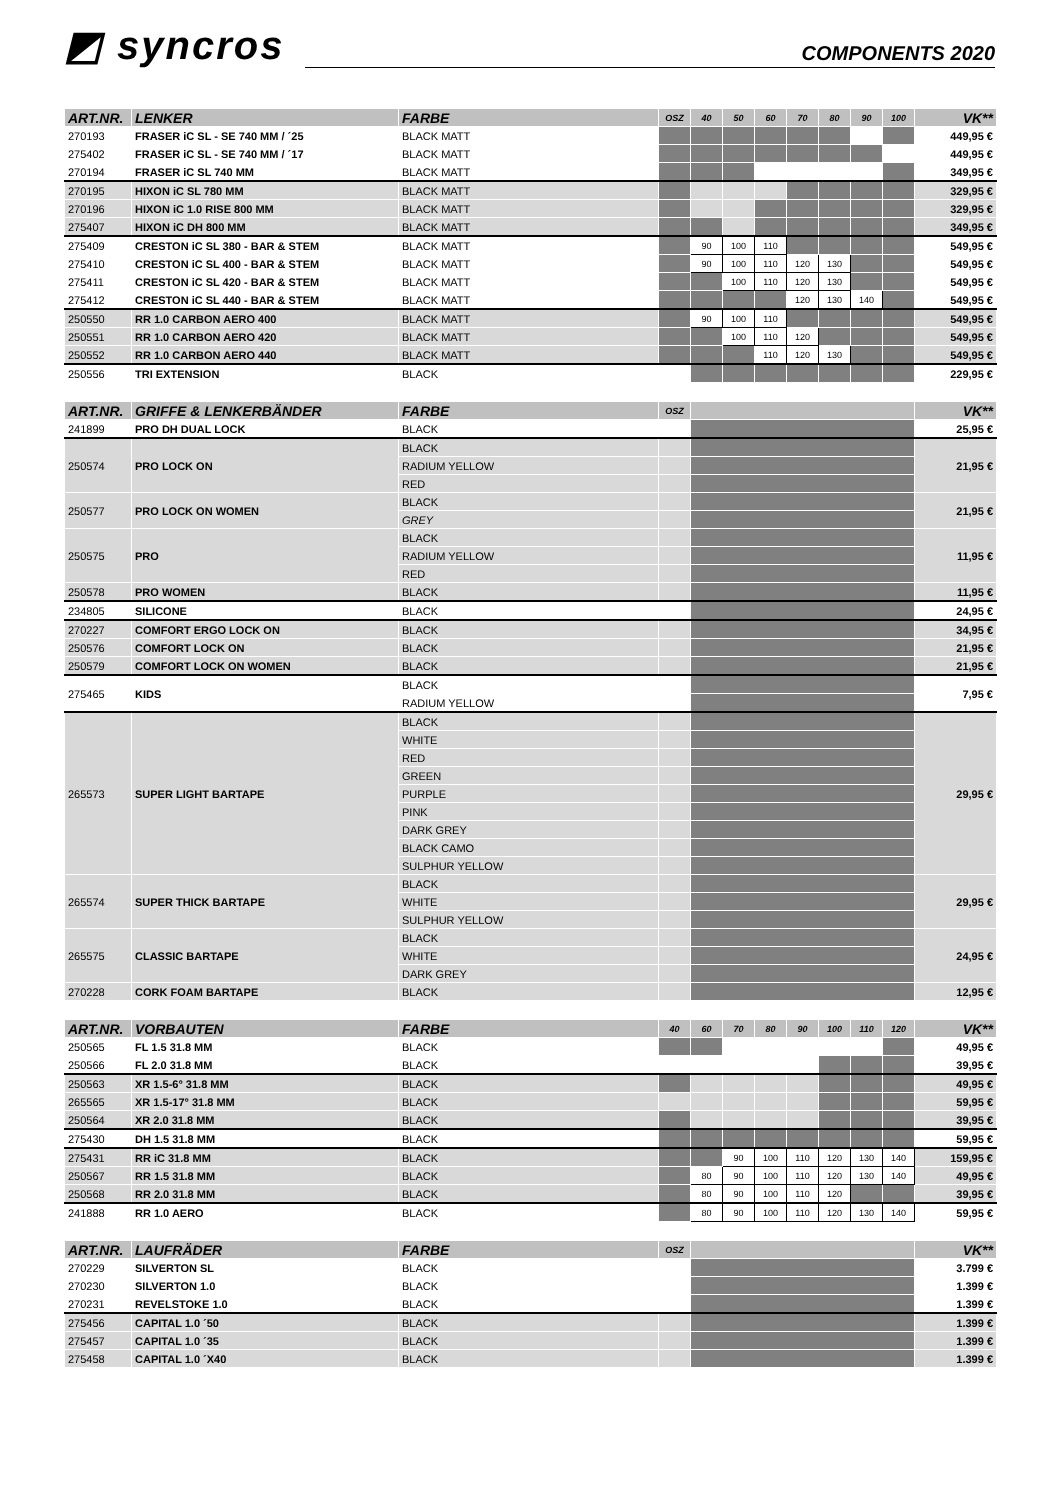◩ syncros
COMPONENTS 2020
| ART.NR. | LENKER | FARBE | OSZ | 40 | 50 | 60 | 70 | 80 | 90 | 100 | VK** |
| --- | --- | --- | --- | --- | --- | --- | --- | --- | --- | --- | --- |
| 270193 | FRASER iC SL - SE 740 MM / ´25 | BLACK MATT | | | | | | | | | 449,95 € |
| 275402 | FRASER iC SL - SE 740 MM / ´17 | BLACK MATT | | | | | | | | | 449,95 € |
| 270194 | FRASER iC SL 740 MM | BLACK MATT | | | | | | | | | 349,95 € |
| 270195 | HIXON iC SL 780 MM | BLACK MATT | | | | | | | | | 329,95 € |
| 270196 | HIXON iC 1.0 RISE 800 MM | BLACK MATT | | | | | | | | | 329,95 € |
| 275407 | HIXON iC DH 800 MM | BLACK MATT | | | | | | | | | 349,95 € |
| 275409 | CRESTON iC SL 380 - BAR & STEM | BLACK MATT | | 90 | 100 | 110 | | | | | 549,95 € |
| 275410 | CRESTON iC SL 400 - BAR & STEM | BLACK MATT | | 90 | 100 | 110 | 120 | 130 | | | 549,95 € |
| 275411 | CRESTON iC SL 420 - BAR & STEM | BLACK MATT | | | 100 | 110 | 120 | 130 | | | 549,95 € |
| 275412 | CRESTON iC SL 440 - BAR & STEM | BLACK MATT | | | | | 120 | 130 | 140 | | 549,95 € |
| 250550 | RR 1.0 CARBON AERO 400 | BLACK MATT | | 90 | 100 | 110 | | | | | 549,95 € |
| 250551 | RR 1.0 CARBON AERO 420 | BLACK MATT | | | 100 | 110 | 120 | | | | 549,95 € |
| 250552 | RR 1.0 CARBON AERO 440 | BLACK MATT | | | | 110 | 120 | 130 | | | 549,95 € |
| 250556 | TRI EXTENSION | BLACK | | | | | | | | | 229,95 € |
| ART.NR. | GRIFFE & LENKERBÄNDER | FARBE | OSZ | | VK** |
| --- | --- | --- | --- | --- | --- |
| 241899 | PRO DH DUAL LOCK | BLACK | | | 25,95 € |
| 250574 | PRO LOCK ON | BLACK | | | 21,95 € |
| | | RADIUM YELLOW | | | |
| | | RED | | | |
| 250577 | PRO LOCK ON WOMEN | BLACK | | | 21,95 € |
| | | GREY | | | |
| 250575 | PRO | BLACK | | | 11,95 € |
| | | RADIUM YELLOW | | | |
| | | RED | | | |
| 250578 | PRO WOMEN | BLACK | | | 11,95 € |
| 234805 | SILICONE | BLACK | | | 24,95 € |
| 270227 | COMFORT ERGO LOCK ON | BLACK | | | 34,95 € |
| 250576 | COMFORT LOCK ON | BLACK | | | 21,95 € |
| 250579 | COMFORT LOCK ON WOMEN | BLACK | | | 21,95 € |
| 275465 | KIDS | BLACK | | | 7,95 € |
| | | RADIUM YELLOW | | | |
| 265573 | SUPER LIGHT BARTAPE | BLACK | | | 29,95 € |
| | | WHITE | | | |
| | | RED | | | |
| | | GREEN | | | |
| | | PURPLE | | | |
| | | PINK | | | |
| | | DARK GREY | | | |
| | | BLACK CAMO | | | |
| | | SULPHUR YELLOW | | | |
| 265574 | SUPER THICK BARTAPE | BLACK | | | 29,95 € |
| | | WHITE | | | |
| | | SULPHUR YELLOW | | | |
| 265575 | CLASSIC BARTAPE | BLACK | | | 24,95 € |
| | | WHITE | | | |
| | | DARK GREY | | | |
| 270228 | CORK FOAM BARTAPE | BLACK | | | 12,95 € |
| ART.NR. | VORBAUTEN | FARBE | 40 | 60 | 70 | 80 | 90 | 100 | 110 | 120 | VK** |
| --- | --- | --- | --- | --- | --- | --- | --- | --- | --- | --- | --- |
| 250565 | FL 1.5 31.8 MM | BLACK | | | | | | | | | 49,95 € |
| 250566 | FL 2.0 31.8 MM | BLACK | | | | | | | | | 39,95 € |
| 250563 | XR 1.5-6° 31.8 MM | BLACK | | | | | | | | | 49,95 € |
| 265565 | XR 1.5-17° 31.8 MM | BLACK | | | | | | | | | 59,95 € |
| 250564 | XR 2.0 31.8 MM | BLACK | | | | | | | | | 39,95 € |
| 275430 | DH 1.5 31.8 MM | BLACK | | | | | | | | | 59,95 € |
| 275431 | RR iC 31.8 MM | BLACK | | | 90 | 100 | 110 | 120 | 130 | 140 | 159,95 € |
| 250567 | RR 1.5 31.8 MM | BLACK | | 80 | 90 | 100 | 110 | 120 | 130 | 140 | 49,95 € |
| 250568 | RR 2.0 31.8 MM | BLACK | | 80 | 90 | 100 | 110 | 120 | | | 39,95 € |
| 241888 | RR 1.0 AERO | BLACK | | 80 | 90 | 100 | 110 | 120 | 130 | 140 | 59,95 € |
| ART.NR. | LAUFRÄDER | FARBE | OSZ | | VK** |
| --- | --- | --- | --- | --- | --- |
| 270229 | SILVERTON SL | BLACK | | | 3.799 € |
| 270230 | SILVERTON 1.0 | BLACK | | | 1.399 € |
| 270231 | REVELSTOKE 1.0 | BLACK | | | 1.399 € |
| 275456 | CAPITAL 1.0 ´50 | BLACK | | | 1.399 € |
| 275457 | CAPITAL 1.0 ´35 | BLACK | | | 1.399 € |
| 275458 | CAPITAL 1.0 ´X40 | BLACK | | | 1.399 € |